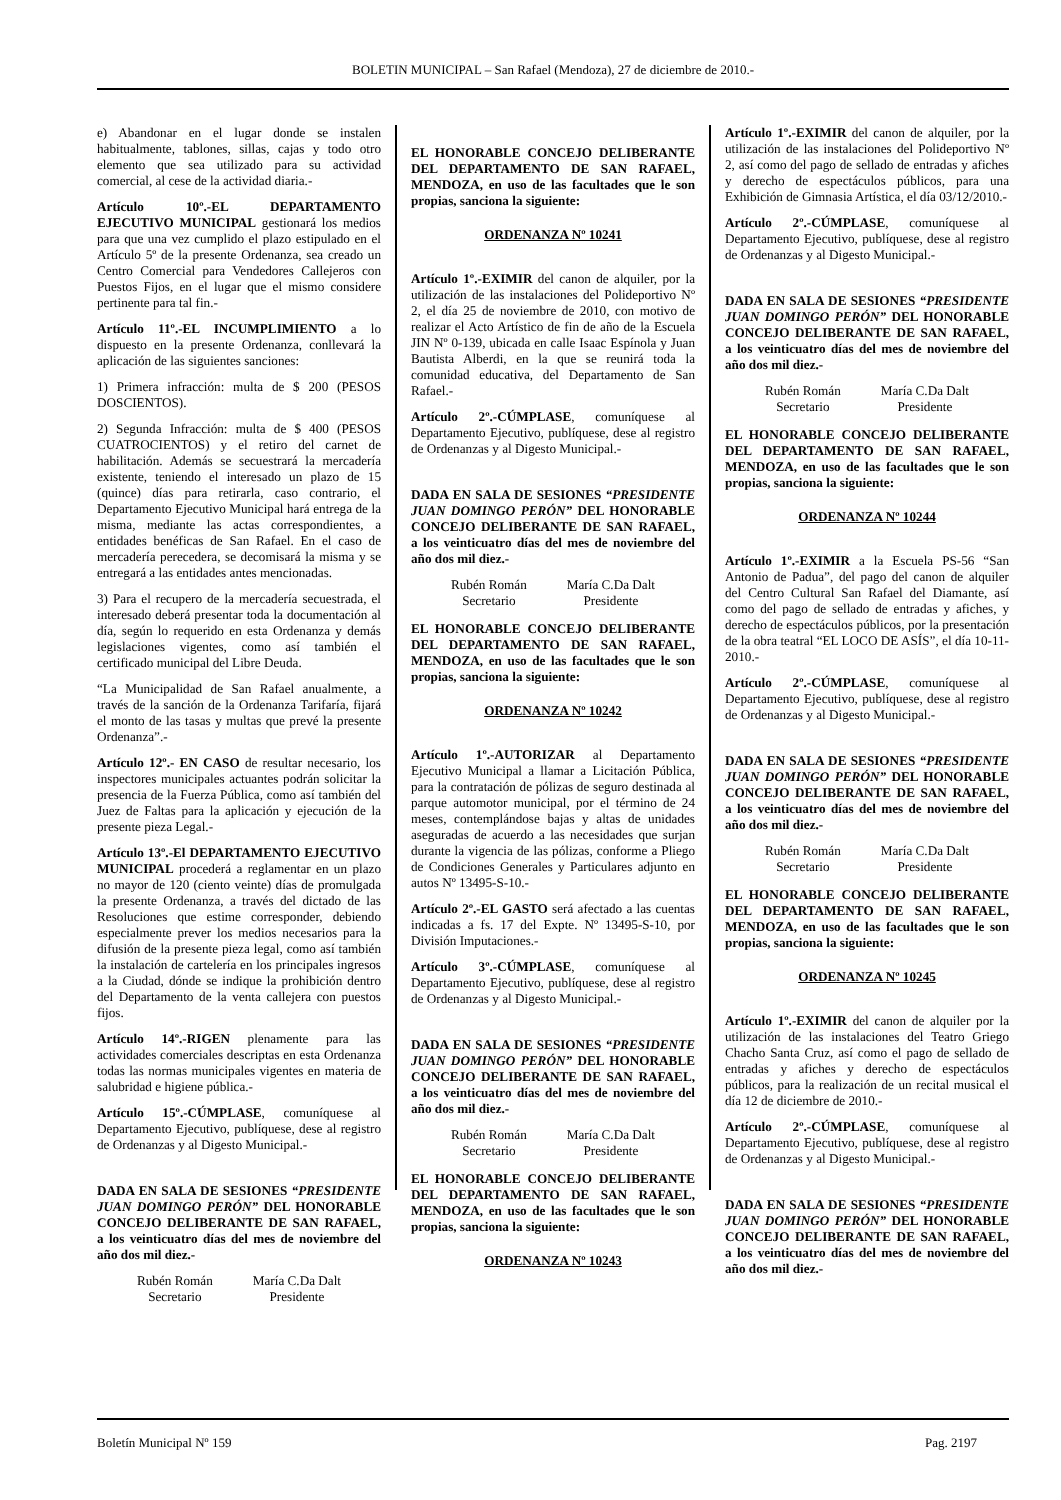BOLETIN MUNICIPAL – San Rafael (Mendoza), 27 de diciembre de 2010.-
e) Abandonar en el lugar donde se instalen habitualmente, tablones, sillas, cajas y todo otro elemento que sea utilizado para su actividad comercial, al cese de la actividad diaria.-
Artículo 10º.-EL DEPARTAMENTO EJECUTIVO MUNICIPAL gestionará los medios para que una vez cumplido el plazo estipulado en el Artículo 5º de la presente Ordenanza, sea creado un Centro Comercial para Vendedores Callejeros con Puestos Fijos, en el lugar que el mismo considere pertinente para tal fin.-
Artículo 11º.-EL INCUMPLIMIENTO a lo dispuesto en la presente Ordenanza, conllevará la aplicación de las siguientes sanciones:
1) Primera infracción: multa de $ 200 (PESOS DOSCIENTOS).
2) Segunda Infracción: multa de $ 400 (PESOS CUATROCIENTOS) y el retiro del carnet de habilitación. Además se secuestrará la mercadería existente, teniendo el interesado un plazo de 15 (quince) días para retirarla, caso contrario, el Departamento Ejecutivo Municipal hará entrega de la misma, mediante las actas correspondientes, a entidades benéficas de San Rafael. En el caso de mercadería perecedera, se decomisará la misma y se entregará a las entidades antes mencionadas.
3) Para el recupero de la mercadería secuestrada, el interesado deberá presentar toda la documentación al día, según lo requerido en esta Ordenanza y demás legislaciones vigentes, como así también el certificado municipal del Libre Deuda.
“La Municipalidad de San Rafael anualmente, a través de la sanción de la Ordenanza Tarifaría, fijará el monto de las tasas y multas que prevé la presente Ordenanza”.-
Artículo 12º.- EN CASO de resultar necesario, los inspectores municipales actuantes podrán solicitar la presencia de la Fuerza Pública, como así también del Juez de Faltas para la aplicación y ejecución de la presente pieza Legal.-
Artículo 13º.-El DEPARTAMENTO EJECUTIVO MUNICIPAL procederá a reglamentar en un plazo no mayor de 120 (ciento veinte) días de promulgada la presente Ordenanza, a través del dictado de las Resoluciones que estime corresponder, debiendo especialmente prever los medios necesarios para la difusión de la presente pieza legal, como así también la instalación de cartelería en los principales ingresos a la Ciudad, dónde se indique la prohibición dentro del Departamento de la venta callejera con puestos fijos.
Artículo 14º.-RIGEN plenamente para las actividades comerciales descriptas en esta Ordenanza todas las normas municipales vigentes en materia de salubridad e higiene pública.-
Artículo 15º.-CÚMPLASE, comuníquese al Departamento Ejecutivo, publíquese, dese al registro de Ordenanzas y al Digesto Municipal.-
DADA EN SALA DE SESIONES “PRESIDENTE JUAN DOMINGO PERÓN” DEL HONORABLE CONCEJO DELIBERANTE DE SAN RAFAEL, a los veinticuatro días del mes de noviembre del año dos mil diez.-
Rubén Román
Secretario
María C.Da Dalt
Presidente
EL HONORABLE CONCEJO DELIBERANTE DEL DEPARTAMENTO DE SAN RAFAEL, MENDOZA, en uso de las facultades que le son propias, sanciona la siguiente:
ORDENANZA Nº 10241
Artículo 1º.-EXIMIR del canon de alquiler, por la utilización de las instalaciones del Polideportivo Nº 2, el día 25 de noviembre de 2010, con motivo de realizar el Acto Artístico de fin de año de la Escuela JIN Nº 0-139, ubicada en calle Isaac Espínola y Juan Bautista Alberdi, en la que se reunirá toda la comunidad educativa, del Departamento de San Rafael.-
Artículo 2º.-CÚMPLASE, comuníquese al Departamento Ejecutivo, publíquese, dese al registro de Ordenanzas y al Digesto Municipal.-
DADA EN SALA DE SESIONES “PRESIDENTE JUAN DOMINGO PERÓN” DEL HONORABLE CONCEJO DELIBERANTE DE SAN RAFAEL, a los veinticuatro días del mes de noviembre del año dos mil diez.-
Rubén Román
Secretario
María C.Da Dalt
Presidente
EL HONORABLE CONCEJO DELIBERANTE DEL DEPARTAMENTO DE SAN RAFAEL, MENDOZA, en uso de las facultades que le son propias, sanciona la siguiente:
ORDENANZA Nº 10242
Artículo 1º.-AUTORIZAR al Departamento Ejecutivo Municipal a llamar a Licitación Pública, para la contratación de pólizas de seguro destinada al parque automotor municipal, por el término de 24 meses, contemplándose bajas y altas de unidades aseguradas de acuerdo a las necesidades que surjan durante la vigencia de las pólizas, conforme a Pliego de Condiciones Generales y Particulares adjunto en autos Nº 13495-S-10.-
Artículo 2º.-EL GASTO será afectado a las cuentas indicadas a fs. 17 del Expte. Nº 13495-S-10, por División Imputaciones.-
Artículo 3º.-CÚMPLASE, comuníquese al Departamento Ejecutivo, publíquese, dese al registro de Ordenanzas y al Digesto Municipal.-
DADA EN SALA DE SESIONES “PRESIDENTE JUAN DOMINGO PERÓN” DEL HONORABLE CONCEJO DELIBERANTE DE SAN RAFAEL, a los veinticuatro días del mes de noviembre del año dos mil diez.-
Rubén Román
Secretario
María C.Da Dalt
Presidente
EL HONORABLE CONCEJO DELIBERANTE DEL DEPARTAMENTO DE SAN RAFAEL, MENDOZA, en uso de las facultades que le son propias, sanciona la siguiente:
ORDENANZA Nº 10243
Artículo 1º.-EXIMIR del canon de alquiler, por la utilización de las instalaciones del Polideportivo Nº 2, así como del pago de sellado de entradas y afiches y derecho de espectáculos públicos, para una Exhibición de Gimnasia Artística, el día 03/12/2010.-
Artículo 2º.-CÚMPLASE, comuníquese al Departamento Ejecutivo, publíquese, dese al registro de Ordenanzas y al Digesto Municipal.-
DADA EN SALA DE SESIONES “PRESIDENTE JUAN DOMINGO PERÓN” DEL HONORABLE CONCEJO DELIBERANTE DE SAN RAFAEL, a los veinticuatro días del mes de noviembre del año dos mil diez.-
Rubén Román
Secretario
María C.Da Dalt
Presidente
EL HONORABLE CONCEJO DELIBERANTE DEL DEPARTAMENTO DE SAN RAFAEL, MENDOZA, en uso de las facultades que le son propias, sanciona la siguiente:
ORDENANZA Nº 10244
Artículo 1º.-EXIMIR a la Escuela PS-56 “San Antonio de Padua”, del pago del canon de alquiler del Centro Cultural San Rafael del Diamante, así como del pago de sellado de entradas y afiches, y derecho de espectáculos públicos, por la presentación de la obra teatral “EL LOCO DE ASÍS”, el día 10-11-2010.-
Artículo 2º.-CÚMPLASE, comuníquese al Departamento Ejecutivo, publíquese, dese al registro de Ordenanzas y al Digesto Municipal.-
DADA EN SALA DE SESIONES “PRESIDENTE JUAN DOMINGO PERÓN” DEL HONORABLE CONCEJO DELIBERANTE DE SAN RAFAEL, a los veinticuatro días del mes de noviembre del año dos mil diez.-
Rubén Román
Secretario
María C.Da Dalt
Presidente
EL HONORABLE CONCEJO DELIBERANTE DEL DEPARTAMENTO DE SAN RAFAEL, MENDOZA, en uso de las facultades que le son propias, sanciona la siguiente:
ORDENANZA Nº 10245
Artículo 1º.-EXIMIR del canon de alquiler por la utilización de las instalaciones del Teatro Griego Chacho Santa Cruz, así como el pago de sellado de entradas y afiches y derecho de espectáculos públicos, para la realización de un recital musical el día 12 de diciembre de 2010.-
Artículo 2º.-CÚMPLASE, comuníquese al Departamento Ejecutivo, publíquese, dese al registro de Ordenanzas y al Digesto Municipal.-
DADA EN SALA DE SESIONES “PRESIDENTE JUAN DOMINGO PERÓN” DEL HONORABLE CONCEJO DELIBERANTE DE SAN RAFAEL, a los veinticuatro días del mes de noviembre del año dos mil diez.-
Boletín Municipal Nº 159 Pag. 2197